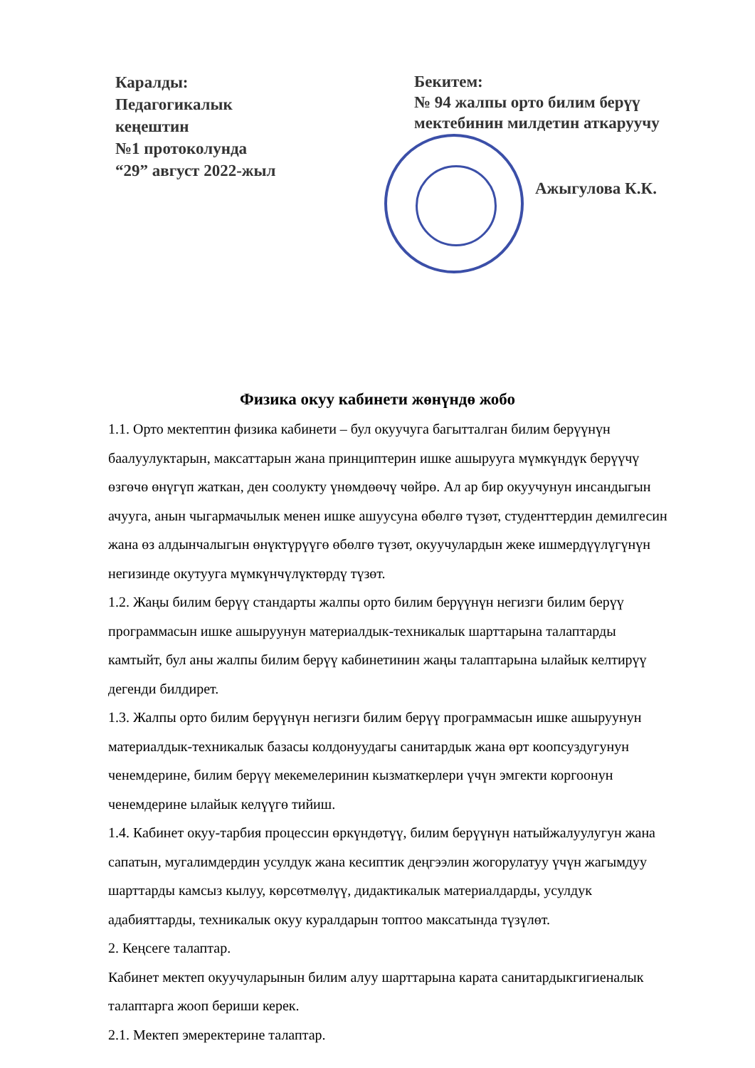Каралды:
Педагогикалык
кеңештин
№1 протоколунда
“29” август 2022-жыл
Бекитем:
№ 94 жалпы орто билим берүү
мектебинин милдетин аткаруучу
Ажыгулова К.К.
Физика окуу кабинети жөнүндө жобо
1.1. Орто мектептин физика кабинети – бул окуучуга багытталган билим берүүнүн баалуулуктарын, максаттарын жана принциптерин ишке ашырууга мүмкүндүк берүүчү өзгөчө өнүгүп жаткан, ден соолукту үнөмдөөчү чөйрө. Ал ар бир окуучунун инсандыгын ачууга, анын чыгармачылык менен ишке ашуусуна өбөлгө түзөт, студенттердин демилгесин жана өз алдынчалыгын өнүктүрүүгө өбөлгө түзөт, окуучулардын жеке ишмердүүлүгүнүн негизинде окутууга мүмкүнчүлүктөрдү түзөт.
1.2. Жаңы билим берүү стандарты жалпы орто билим берүүнүн негизги билим берүү программасын ишке ашыруунун материалдык-техникалык шарттарына талаптарды камтыйт, бул аны жалпы билим берүү кабинетинин жаңы талаптарына ылайык келтирүү дегенди билдирет.
1.3. Жалпы орто билим берүүнүн негизги билим берүү программасын ишке ашыруунун материалдык-техникалык базасы колдонуудагы санитардык жана өрт коопсуздугунун ченемдерине, билим берүү мекемелеринин кызматкерлери үчүн эмгекти коргоонун ченемдерине ылайык келүүгө тийиш.
1.4. Кабинет окуу-тарбия процессин өркүндөтүү, билим берүүнүн натыйжалуулугун жана сапатын, мугалимдердин усулдук жана кесиптик деңгээлин жогорулатуу үчүн жагымдуу шарттарды камсыз кылуу, көрсөтмөлүү, дидактикалык материалдарды, усулдук адабияттарды, техникалык окуу куралдарын топтоо максатында түзүлөт.
2. Кеңсеге талаптар.
Кабинет мектеп окуучуларынын билим алуу шарттарына карата санитардыкгигиеналык талаптарга жооп бериши керек.
2.1. Мектеп эмеректерине талаптар.